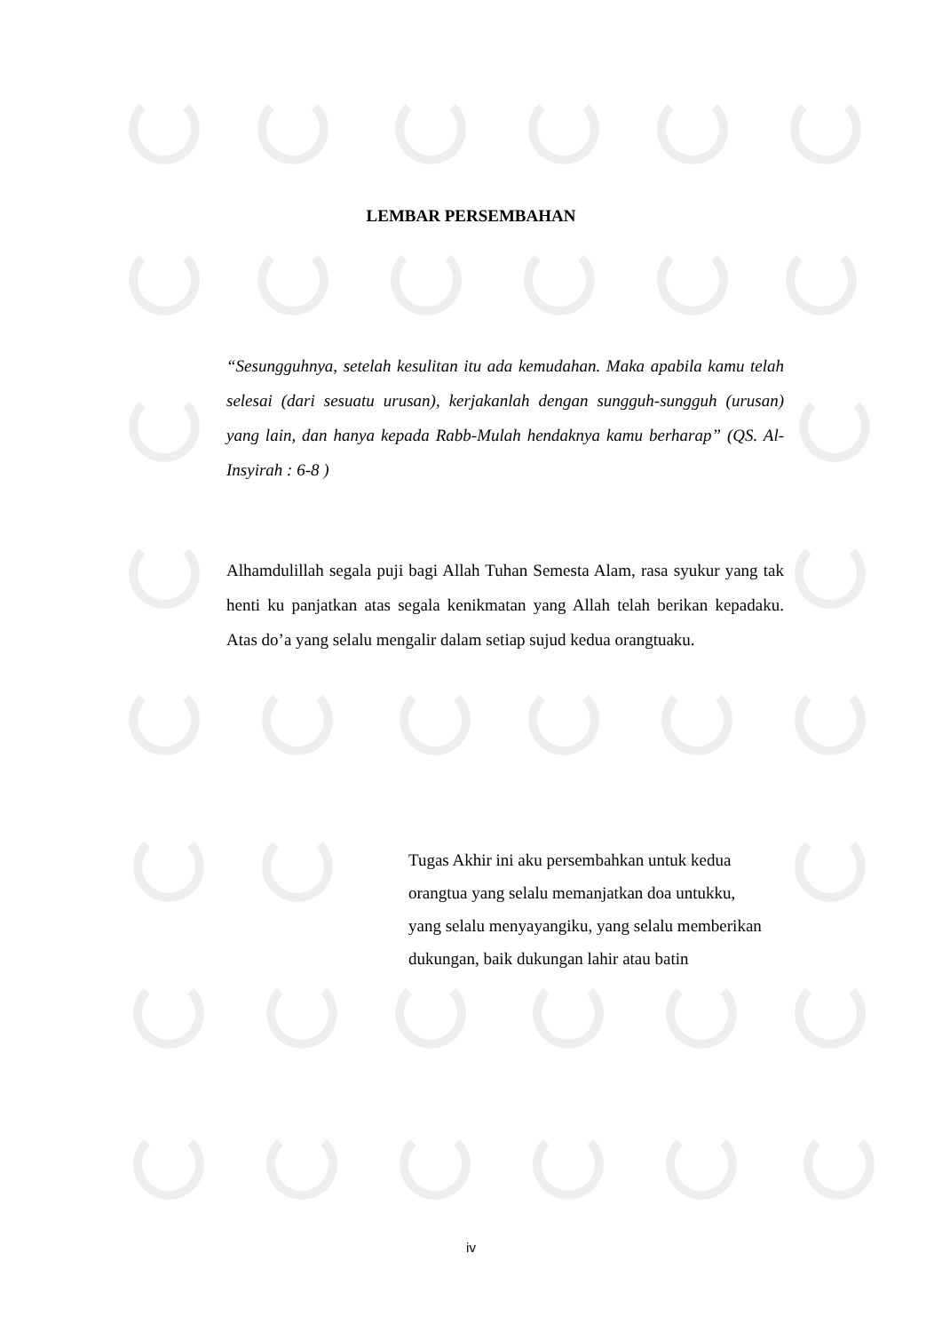LEMBAR PERSEMBAHAN
“Sesungguhnya, setelah kesulitan itu ada kemudahan. Maka apabila kamu telah selesai (dari sesuatu urusan), kerjakanlah dengan sungguh-sungguh (urusan) yang lain, dan hanya kepada Rabb-Mulah hendaknya kamu berharap” (QS. Al-Insyirah : 6-8 )
Alhamdulillah segala puji bagi Allah Tuhan Semesta Alam, rasa syukur yang tak henti ku panjatkan atas segala kenikmatan yang Allah telah berikan kepadaku. Atas do’a yang selalu mengalir dalam setiap sujud kedua orangtuaku.
Tugas Akhir ini aku persembahkan untuk kedua
orangtua yang selalu memanjatkan doa untukku,
yang selalu menyayangiku, yang selalu memberikan
dukungan, baik dukungan lahir atau batin
iv